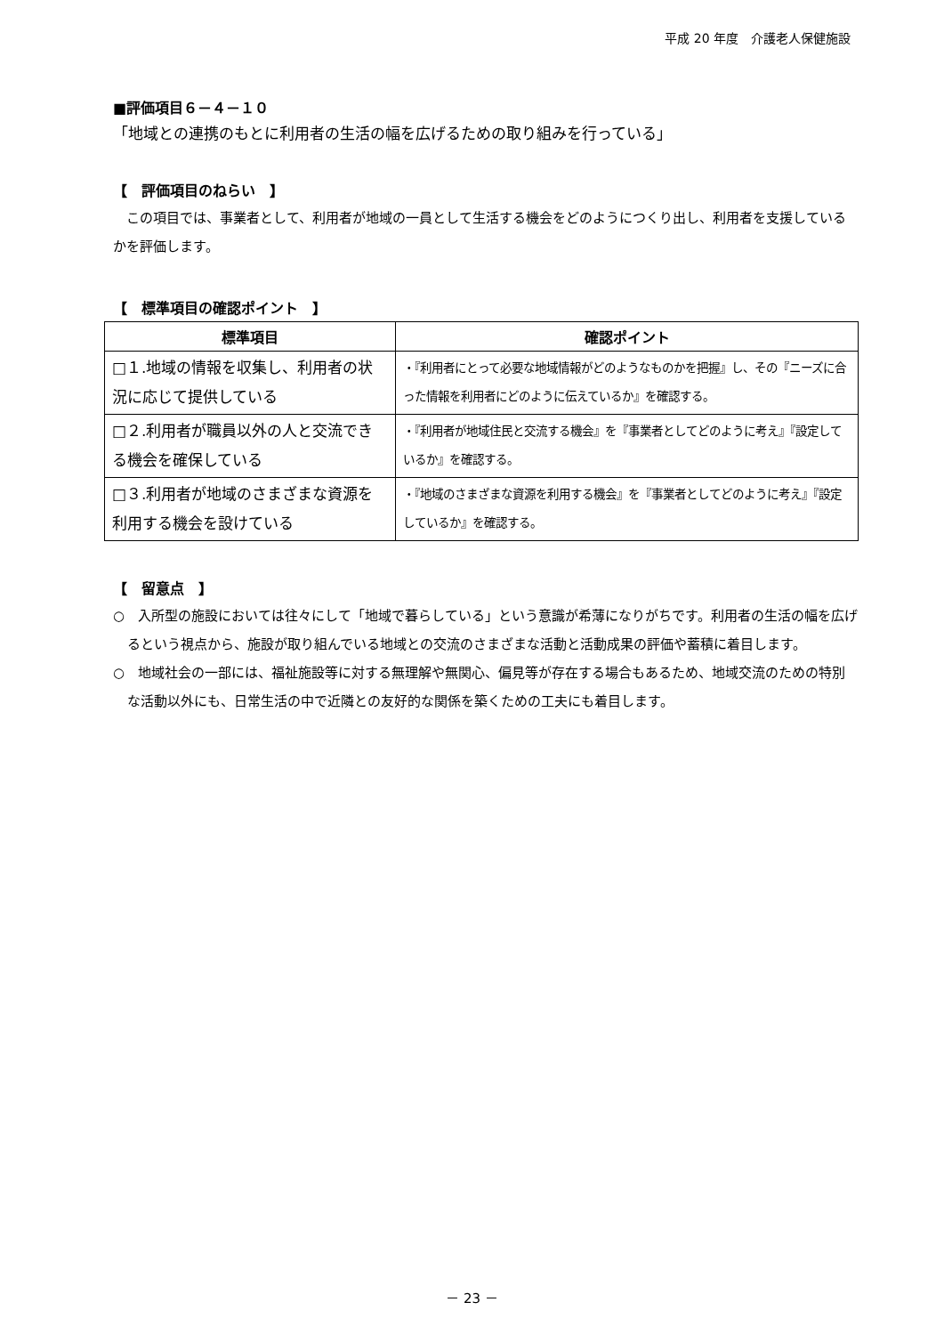平成 20 年度　介護老人保健施設
■評価項目６－４－１０
「地域との連携のもとに利用者の生活の幅を広げるための取り組みを行っている」
【　評価項目のねらい　】
　この項目では、事業者として、利用者が地域の一員として生活する機会をどのようにつくり出し、利用者を支援しているかを評価します。
【　標準項目の確認ポイント　】
| 標準項目 | 確認ポイント |
| --- | --- |
| □１.地域の情報を収集し、利用者の状況に応じて提供している | ・『利用者にとって必要な地域情報がどのようなものかを把握』し、その『ニーズに合った情報を利用者にどのように伝えているか』を確認する。 |
| □２.利用者が職員以外の人と交流できる機会を確保している | ・『利用者が地域住民と交流する機会』を『事業者としてどのように考え』『設定しているか』を確認する。 |
| □３.利用者が地域のさまざまな資源を利用する機会を設けている | ・『地域のさまざまな資源を利用する機会』を『事業者としてどのように考え』『設定しているか』を確認する。 |
【　留意点　】
○　入所型の施設においては往々にして「地域で暮らしている」という意識が希薄になりがちです。利用者の生活の幅を広げるという視点から、施設が取り組んでいる地域との交流のさまざまな活動と活動成果の評価や蓄積に着目します。
○　地域社会の一部には、福祉施設等に対する無理解や無関心、偏見等が存在する場合もあるため、地域交流のための特別な活動以外にも、日常生活の中で近隣との友好的な関係を築くための工夫にも着目します。
－ 23 －